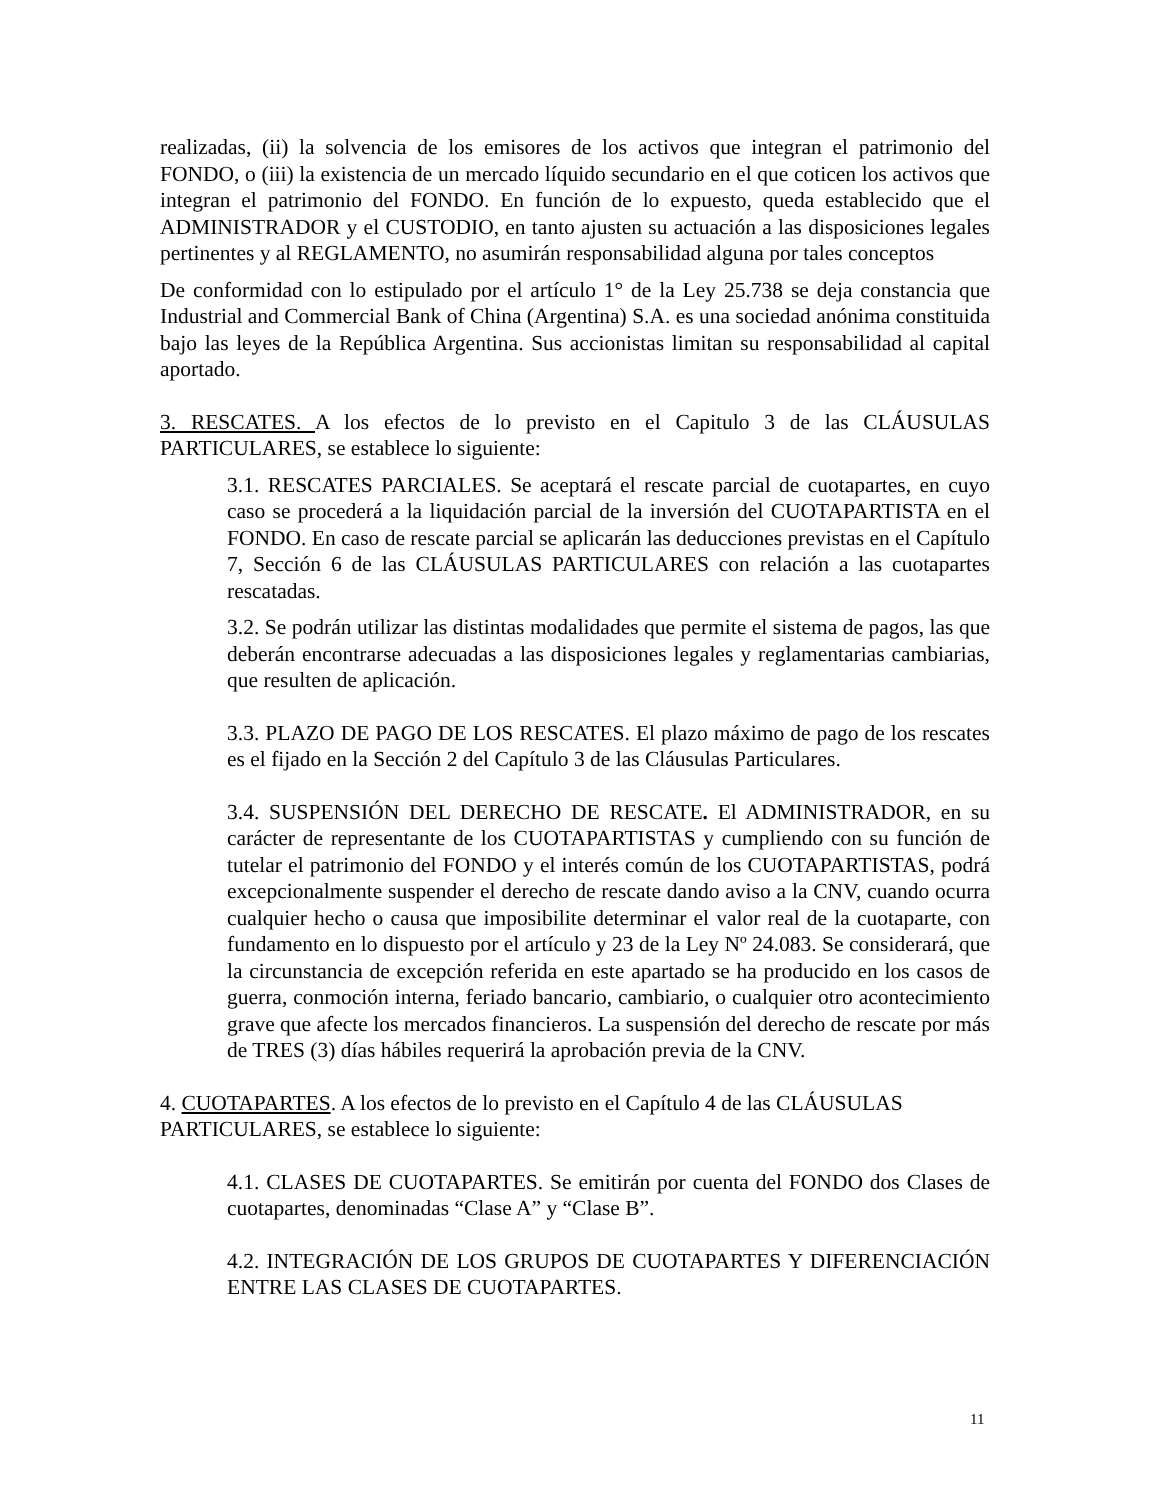realizadas, (ii) la solvencia de los emisores de los activos que integran el patrimonio del FONDO, o (iii) la existencia de un mercado líquido secundario en el que coticen los activos que integran el patrimonio del FONDO. En función de lo expuesto, queda establecido que el ADMINISTRADOR y el CUSTODIO, en tanto ajusten su actuación a las disposiciones legales pertinentes y al REGLAMENTO, no asumirán responsabilidad alguna por tales conceptos
De conformidad con lo estipulado por el artículo 1° de la Ley 25.738 se deja constancia que Industrial and Commercial Bank of China (Argentina) S.A. es una sociedad anónima constituida bajo las leyes de la República Argentina. Sus accionistas limitan su responsabilidad al capital aportado.
3. RESCATES. A los efectos de lo previsto en el Capitulo 3 de las CLÁUSULAS PARTICULARES, se establece lo siguiente:
3.1. RESCATES PARCIALES. Se aceptará el rescate parcial de cuotapartes, en cuyo caso se procederá a la liquidación parcial de la inversión del CUOTAPARTISTA en el FONDO. En caso de rescate parcial se aplicarán las deducciones previstas en el Capítulo 7, Sección 6 de las CLÁUSULAS PARTICULARES con relación a las cuotapartes rescatadas.
3.2. Se podrán utilizar las distintas modalidades que permite el sistema de pagos, las que deberán encontrarse adecuadas a las disposiciones legales y reglamentarias cambiarias, que resulten de aplicación.
3.3. PLAZO DE PAGO DE LOS RESCATES. El plazo máximo de pago de los rescates es el fijado en la Sección 2 del Capítulo 3 de las Cláusulas Particulares.
3.4. SUSPENSIÓN DEL DERECHO DE RESCATE. El ADMINISTRADOR, en su carácter de representante de los CUOTAPARTISTAS y cumpliendo con su función de tutelar el patrimonio del FONDO y el interés común de los CUOTAPARTISTAS, podrá excepcionalmente suspender el derecho de rescate dando aviso a la CNV, cuando ocurra cualquier hecho o causa que imposibilite determinar el valor real de la cuotaparte, con fundamento en lo dispuesto por el artículo y 23 de la Ley Nº 24.083. Se considerará, que la circunstancia de excepción referida en este apartado se ha producido en los casos de guerra, conmoción interna, feriado bancario, cambiario, o cualquier otro acontecimiento grave que afecte los mercados financieros. La suspensión del derecho de rescate por más de TRES (3) días hábiles requerirá la aprobación previa de la CNV.
4. CUOTAPARTES. A los efectos de lo previsto en el Capítulo 4 de las CLÁUSULAS PARTICULARES, se establece lo siguiente:
4.1. CLASES DE CUOTAPARTES. Se emitirán por cuenta del FONDO dos Clases de cuotapartes, denominadas “Clase A” y “Clase B”.
4.2. INTEGRACIÓN DE LOS GRUPOS DE CUOTAPARTES Y DIFERENCIACIÓN ENTRE LAS CLASES DE CUOTAPARTES.
11